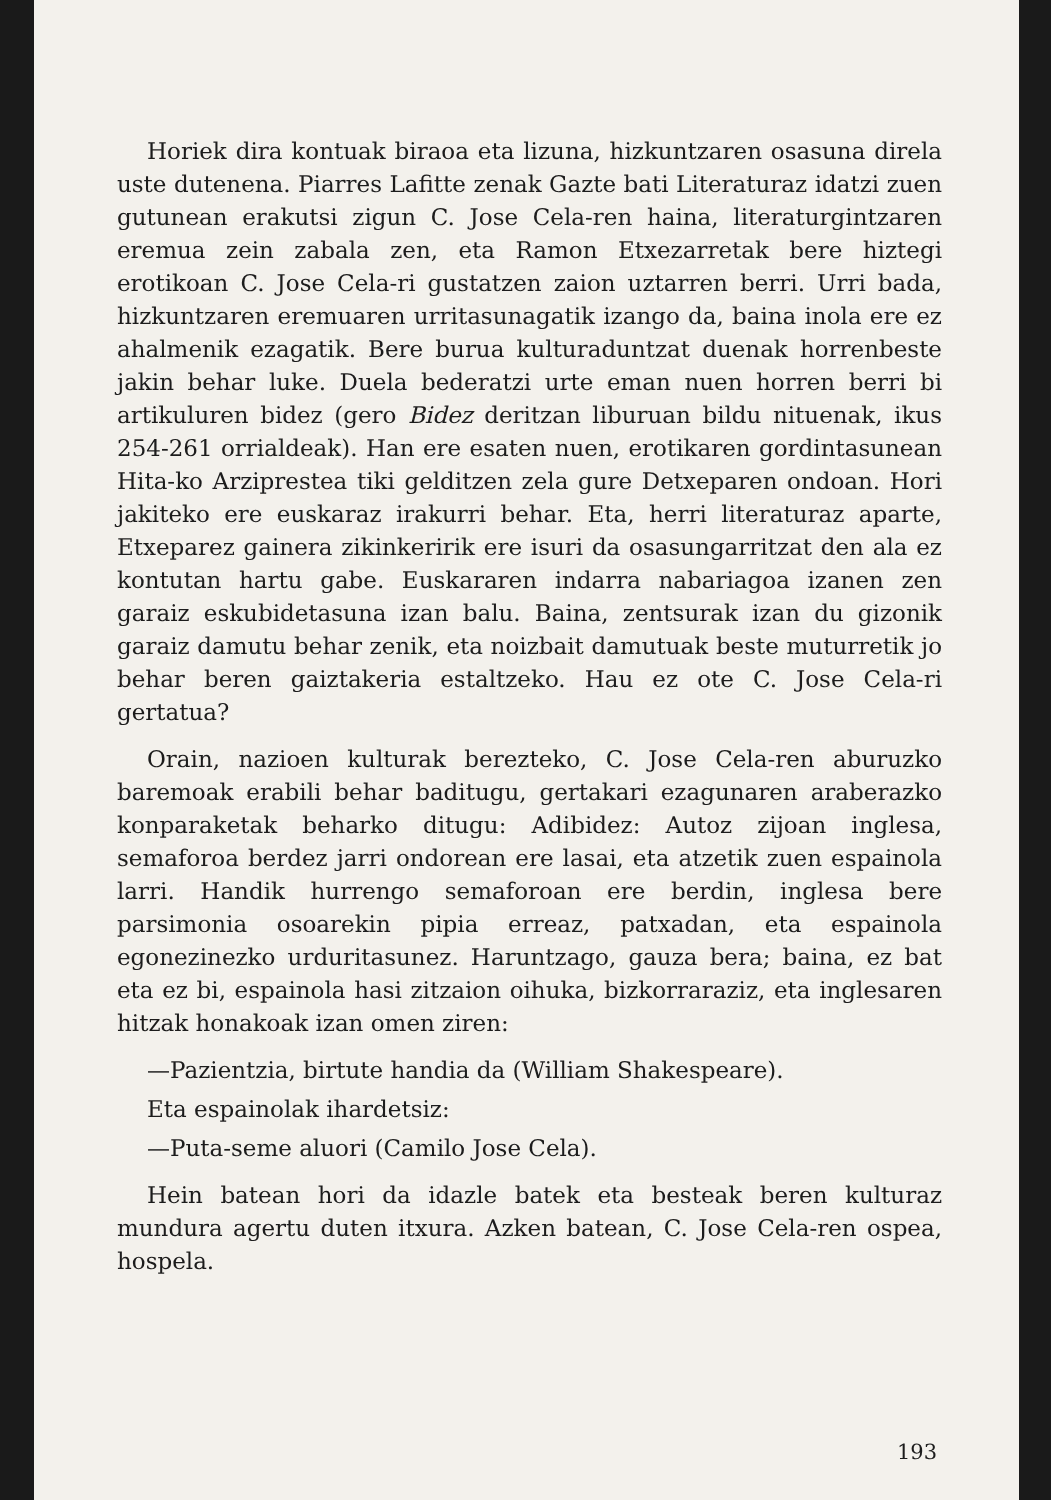Horiek dira kontuak biraoa eta lizuna, hizkuntzaren osasuna direla uste dutenena. Piarres Lafitte zenak Gazte bati Literaturaz idatzi zuen gutunean erakutsi zigun C. Jose Cela-ren haina, literaturgintzaren eremua zein zabala zen, eta Ramon Etxezarretak bere hiztegi erotikoan C. Jose Cela-ri gustatzen zaion uztarren berri. Urri bada, hizkuntzaren eremuaren urritasunagatik izango da, baina inola ere ez ahalmenik ezagatik. Bere burua kulturaduntzat duenak horrenbeste jakin behar luke. Duela bederatzi urte eman nuen horren berri bi artikuluren bidez (gero Bidez deritzan liburuan bildu nituenak, ikus 254-261 orrialdeak). Han ere esaten nuen, erotikaren gordintasunean Hita-ko Arziprestea tiki gelditzen zela gure Detxeparen ondoan. Hori jakiteko ere euskaraz irakurri behar. Eta, herri literaturaz aparte, Etxeparez gainera zikinkeririk ere isuri da osasungarritzat den ala ez kontutan hartu gabe. Euskararen indarra nabariagoa izanen zen garaiz eskubidetasuna izan balu. Baina, zentsurak izan du gizonik garaiz damutu behar zenik, eta noizbait damutuak beste muturretik jo behar beren gaiztakeria estaltzeko. Hau ez ote C. Jose Cela-ri gertatua?
Orain, nazioen kulturak berezteko, C. Jose Cela-ren aburuzko baremoak erabili behar baditugu, gertakari ezagunaren araberazko konparaketak beharko ditugu: Adibidez: Autoz zijoan inglesa, semaforoa berdez jarri ondorean ere lasai, eta atzetik zuen espainola larri. Handik hurrengo semaforoan ere berdin, inglesa bere parsimonia osoarekin pipia erreaz, patxadan, eta espainola egonezinezko urduritasunez. Haruntzago, gauza bera; baina, ez bat eta ez bi, espainola hasi zitzaion oihuka, bizkorraraziz, eta inglesaren hitzak honakoak izan omen ziren:
—Pazientzia, birtute handia da (William Shakespeare).
Eta espainolak ihardetsiz:
—Puta-seme aluori (Camilo Jose Cela).
Hein batean hori da idazle batek eta besteak beren kulturaz mundura agertu duten itxura. Azken batean, C. Jose Cela-ren ospea, hospela.
193